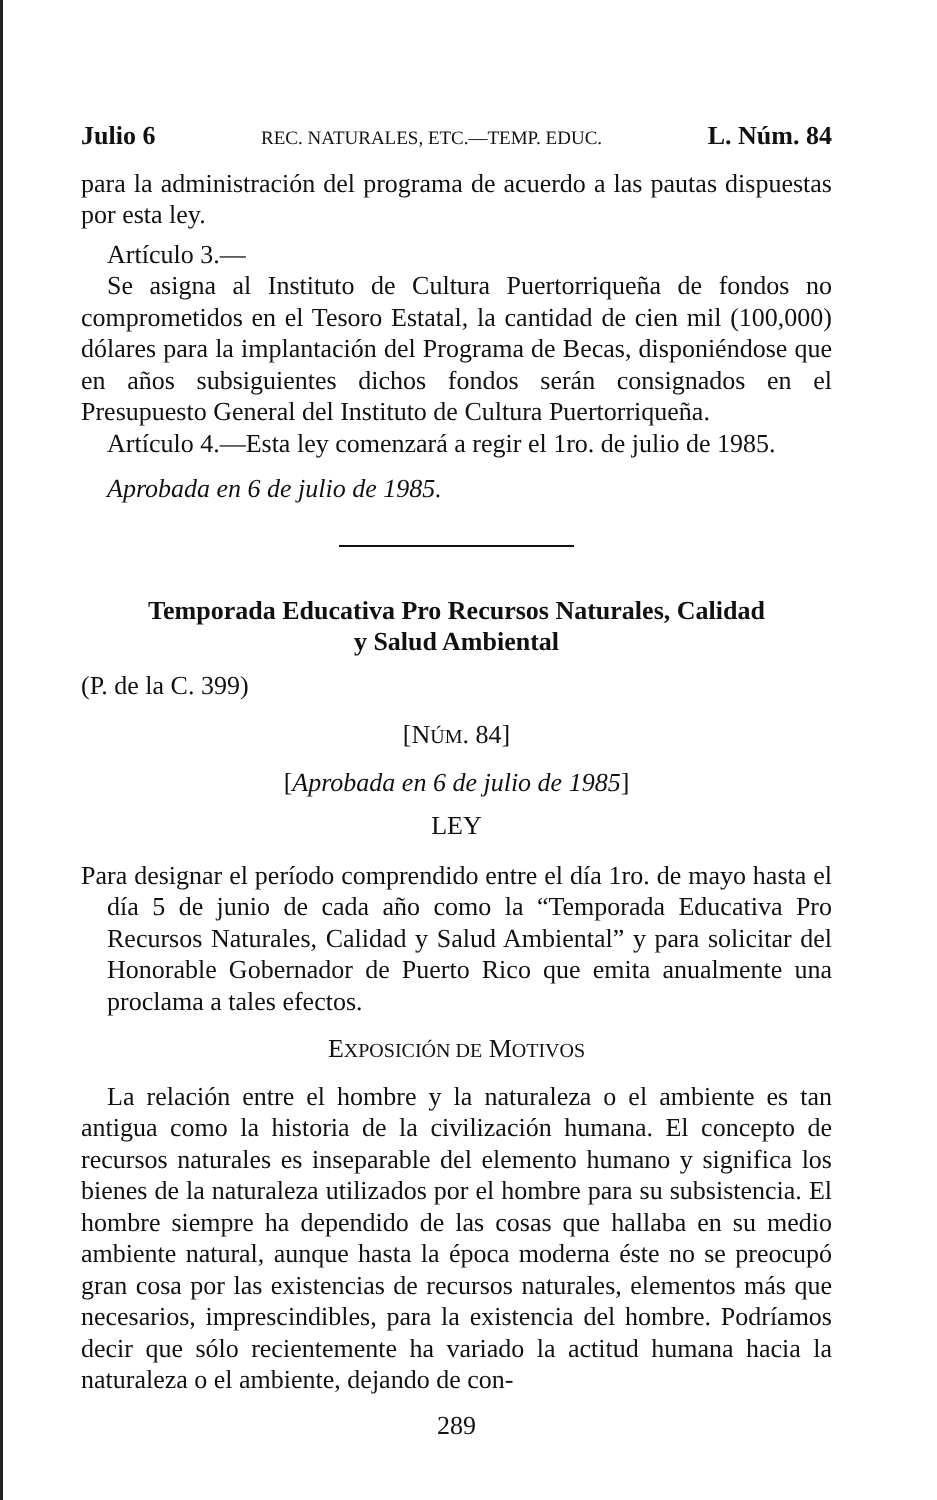Julio 6 REC. NATURALES, ETC.—TEMP. EDUC. L. Núm. 84
para la administración del programa de acuerdo a las pautas dispuestas por esta ley.
Artículo 3.—
Se asigna al Instituto de Cultura Puertorriqueña de fondos no comprometidos en el Tesoro Estatal, la cantidad de cien mil (100,000) dólares para la implantación del Programa de Becas, disponiéndose que en años subsiguientes dichos fondos serán consignados en el Presupuesto General del Instituto de Cultura Puertorriqueña.
Artículo 4.—Esta ley comenzará a regir el 1ro. de julio de 1985.
Aprobada en 6 de julio de 1985.
Temporada Educativa Pro Recursos Naturales, Calidad
y Salud Ambiental
(P. de la C. 399)
[NÚM. 84]
[Aprobada en 6 de julio de 1985]
LEY
Para designar el período comprendido entre el día 1ro. de mayo hasta el día 5 de junio de cada año como la “Temporada Educativa Pro Recursos Naturales, Calidad y Salud Ambiental” y para solicitar del Honorable Gobernador de Puerto Rico que emita anualmente una proclama a tales efectos.
EXPOSICIÓN DE MOTIVOS
La relación entre el hombre y la naturaleza o el ambiente es tan antigua como la historia de la civilización humana. El concepto de recursos naturales es inseparable del elemento humano y significa los bienes de la naturaleza utilizados por el hombre para su subsistencia. El hombre siempre ha dependido de las cosas que hallaba en su medio ambiente natural, aunque hasta la época moderna éste no se preocupó gran cosa por las existencias de recursos naturales, elementos más que necesarios, imprescindibles, para la existencia del hombre. Podríamos decir que sólo recientemente ha variado la actitud humana hacia la naturaleza o el ambiente, dejando de con-
289